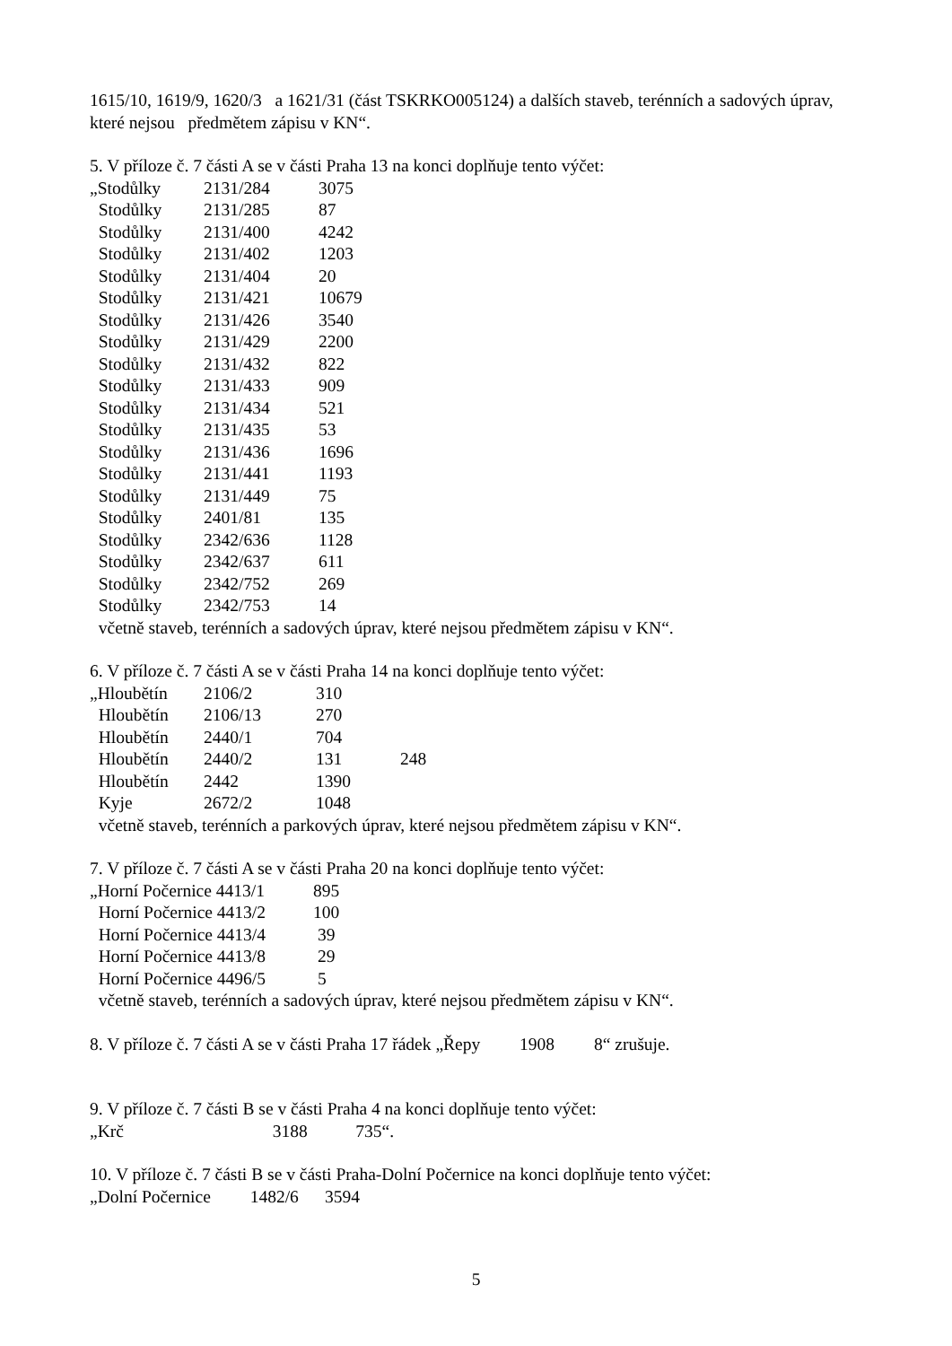1615/10, 1619/9, 1620/3 a 1621/31 (část TSKRKO005124) a dalších staveb, terénních a sadových úprav, které nejsou předmětem zápisu v KN“.
5. V příloze č. 7 části A se v části Praha 13 na konci doplňuje tento výčet:
| „Stodůlky | 2131/284 | 3075 |
| Stodůlky | 2131/285 | 87 |
| Stodůlky | 2131/400 | 4242 |
| Stodůlky | 2131/402 | 1203 |
| Stodůlky | 2131/404 | 20 |
| Stodůlky | 2131/421 | 10679 |
| Stodůlky | 2131/426 | 3540 |
| Stodůlky | 2131/429 | 2200 |
| Stodůlky | 2131/432 | 822 |
| Stodůlky | 2131/433 | 909 |
| Stodůlky | 2131/434 | 521 |
| Stodůlky | 2131/435 | 53 |
| Stodůlky | 2131/436 | 1696 |
| Stodůlky | 2131/441 | 1193 |
| Stodůlky | 2131/449 | 75 |
| Stodůlky | 2401/81 | 135 |
| Stodůlky | 2342/636 | 1128 |
| Stodůlky | 2342/637 | 611 |
| Stodůlky | 2342/752 | 269 |
| Stodůlky | 2342/753 | 14 |
včetně staveb, terénních a sadových úprav, které nejsou předmětem zápisu v KN“.
6. V příloze č. 7 části A se v části Praha 14 na konci doplňuje tento výčet:
| „Hloubětín | 2106/2 | 310 | |
| Hloubětín | 2106/13 | 270 | |
| Hloubětín | 2440/1 | 704 | |
| Hloubětín | 2440/2 | 131 | 248 |
| Hloubětín | 2442 | 1390 | |
| Kyje | 2672/2 | 1048 | |
včetně staveb, terénních a parkových úprav, které nejsou předmětem zápisu v KN“.
7. V příloze č. 7 části A se v části Praha 20 na konci doplňuje tento výčet:
| „Horní Počernice 4413/1 | 895 |
| Horní Počernice 4413/2 | 100 |
| Horní Počernice 4413/4 | 39 |
| Horní Počernice 4413/8 | 29 |
| Horní Počernice 4496/5 | 5 |
včetně staveb, terénních a sadových úprav, které nejsou předmětem zápisu v KN“.
8. V příloze č. 7 části A se v části Praha 17 řádek „Řepy 1908 8“ zrušuje.
9. V příloze č. 7 části B se v části Praha 4 na konci doplňuje tento výčet:
„Krč 3188 735“.
10. V příloze č. 7 části B se v části Praha-Dolní Počernice na konci doplňuje tento výčet:
„Dolní Počernice 1482/6 3594
5